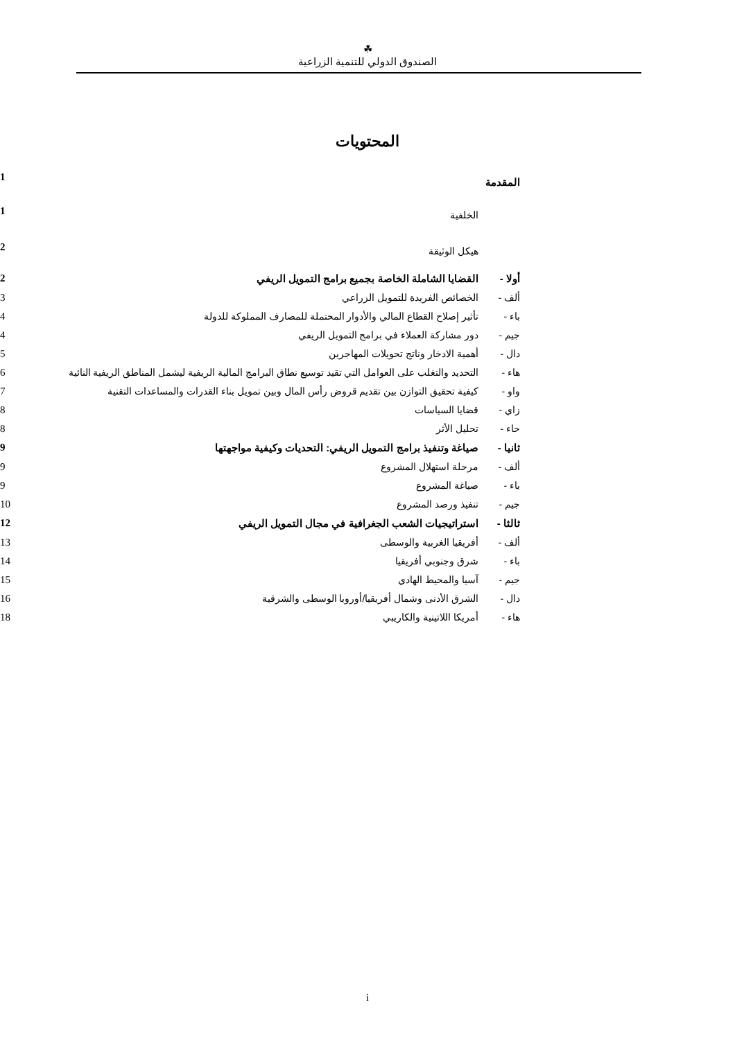☘
الصندوق الدولي للتنمية الزراعية
المحتويات
| المقدمة | | 1 |
| | الخلفية | 1 |
| | هيكل الوثيقة | 2 |
| أولا - | القضايا الشاملة الخاصة بجميع برامج التمويل الريفي | 2 |
| ألف - | الخصائص الفريدة للتمويل الزراعي | 3 |
| باء - | تأثير إصلاح القطاع المالي والأدوار المحتملة للمصارف المملوكة للدولة | 4 |
| جيم - | دور مشاركة العملاء في برامج التمويل الريفي | 4 |
| دال - | أهمية الادخار وناتج تحويلات المهاجرين | 5 |
| هاء - | التحديد والتغلب على العوامل التي تقيد توسيع نطاق البرامج المالية الريفية ليشمل المناطق الريفية النائية | 6 |
| واو - | كيفية تحقيق التوازن بين تقديم قروض رأس المال وبين تمويل بناء القدرات والمساعدات التقنية | 7 |
| زاي - | قضايا السياسات | 8 |
| حاء - | تحليل الأثر | 8 |
| ثانيا - | صياغة وتنفيذ برامج التمويل الريفي: التحديات وكيفية مواجهتها | 9 |
| ألف - | مرحلة استهلال المشروع | 9 |
| باء - | صياغة المشروع | 9 |
| جيم - | تنفيذ ورصد المشروع | 10 |
| ثالثا - | استراتيجيات الشعب الجغرافية في مجال التمويل الريفي | 12 |
| ألف - | أفريقيا الغربية والوسطى | 13 |
| باء - | شرق وجنوبي أفريقيا | 14 |
| جيم - | آسيا والمحيط الهادي | 15 |
| دال - | الشرق الأدنى وشمال أفريقيا/أوروبا الوسطى والشرقية | 16 |
| هاء - | أمريكا اللاتينية والكاريبي | 18 |
i